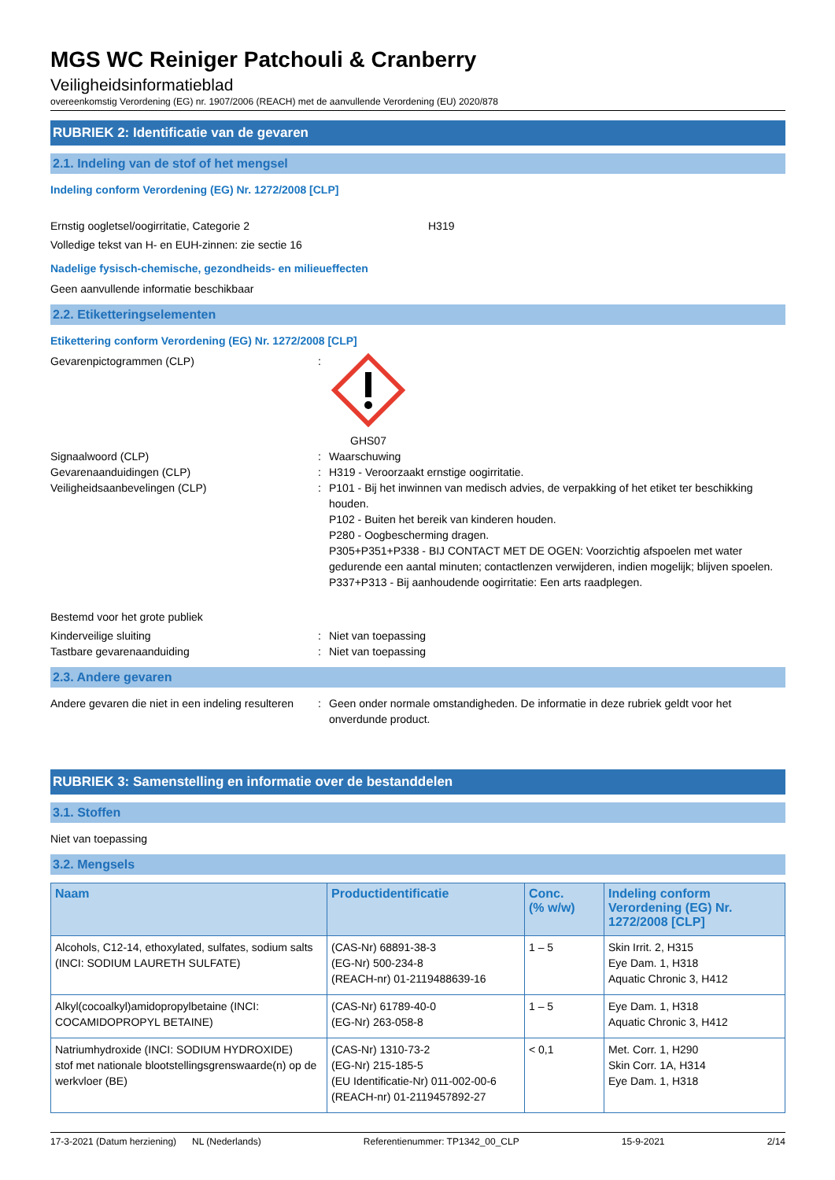MGS WC Reiniger Patchouli & Cranberry
Veiligheidsinformatieblad
overeenkomstig Verordening (EG) nr. 1907/2006 (REACH) met de aanvullende Verordening (EU) 2020/878
RUBRIEK 2: Identificatie van de gevaren
2.1. Indeling van de stof of het mengsel
Indeling conform Verordening (EG) Nr. 1272/2008 [CLP]
Ernstig oogletsel/oogirritatie, Categorie 2 H319
Volledige tekst van H- en EUH-zinnen: zie sectie 16
Nadelige fysisch-chemische, gezondheids- en milieueffecten
Geen aanvullende informatie beschikbaar
2.2. Etiketteringselementen
Etikettering conform Verordening (EG) Nr. 1272/2008 [CLP]
Gevarenpictogrammen (CLP): GHS07
Signaalwoord (CLP): Waarschuwing
Gevarenaanduidingen (CLP): H319 - Veroorzaakt ernstige oogirritatie.
Veiligheidsaanbevelingen (CLP): P101 - Bij het inwinnen van medisch advies, de verpakking of het etiket ter beschikking houden.
P102 - Buiten het bereik van kinderen houden.
P280 - Oogbescherming dragen.
P305+P351+P338 - BIJ CONTACT MET DE OGEN: Voorzichtig afspoelen met water gedurende een aantal minuten; contactlenzen verwijderen, indien mogelijk; blijven spoelen.
P337+P313 - Bij aanhoudende oogirritatie: Een arts raadplegen.
Bestemd voor het grote publiek
Kinderveilige sluiting: Niet van toepassing
Tastbare gevarenaanduiding: Niet van toepassing
2.3. Andere gevaren
Andere gevaren die niet in een indeling resulteren: Geen onder normale omstandigheden. De informatie in deze rubriek geldt voor het onverdunde product.
RUBRIEK 3: Samenstelling en informatie over de bestanddelen
3.1. Stoffen
Niet van toepassing
3.2. Mengsels
| Naam | Productidentificatie | Conc. (% w/w) | Indeling conform Verordening (EG) Nr. 1272/2008 [CLP] |
| --- | --- | --- | --- |
| Alcohols, C12-14, ethoxylated, sulfates, sodium salts (INCI: SODIUM LAURETH SULFATE) | (CAS-Nr) 68891-38-3 (EG-Nr) 500-234-8 (REACH-nr) 01-2119488639-16 | 1 – 5 | Skin Irrit. 2, H315 Eye Dam. 1, H318 Aquatic Chronic 3, H412 |
| Alkyl(cocoalkyl)amidopropylbetaine (INCI: COCAMIDOPROPYL BETAINE) | (CAS-Nr) 61789-40-0 (EG-Nr) 263-058-8 | 1 – 5 | Eye Dam. 1, H318 Aquatic Chronic 3, H412 |
| Natriumhydroxide (INCI: SODIUM HYDROXIDE) stof met nationale blootstellingsgrenswaarde(n) op de werkvloer (BE) | (CAS-Nr) 1310-73-2 (EG-Nr) 215-185-5 (EU Identificatie-Nr) 011-002-00-6 (REACH-nr) 01-2119457892-27 | < 0,1 | Met. Corr. 1, H290 Skin Corr. 1A, H314 Eye Dam. 1, H318 |
17-3-2021 (Datum herziening) NL (Nederlands) Referentienummer: TP1342_00_CLP 15-9-2021 2/14